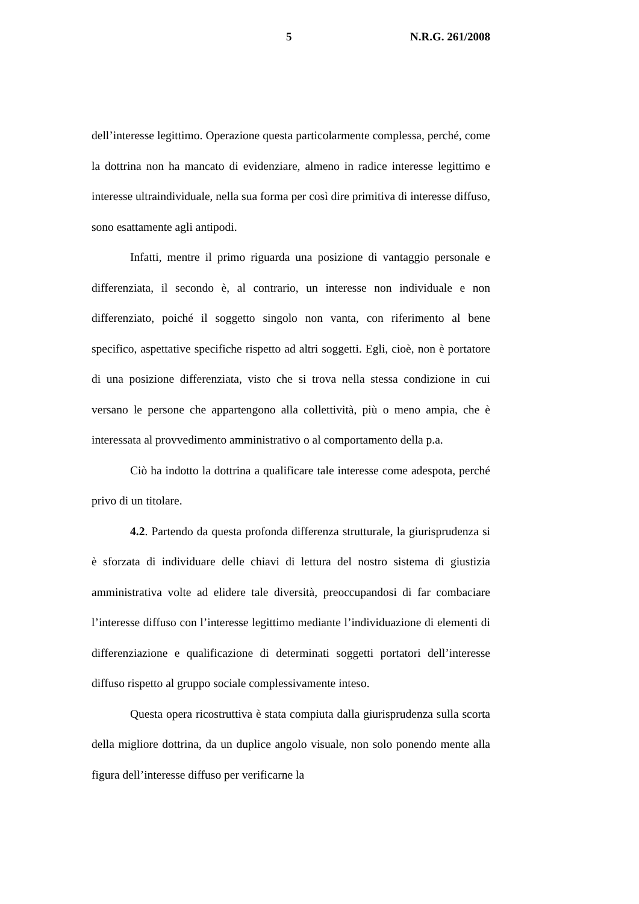5 N.R.G. 261/2008
dell’interesse legittimo. Operazione questa particolarmente complessa, perché, come la dottrina non ha mancato di evidenziare, almeno in radice interesse legittimo e interesse ultraindividuale, nella sua forma per così dire primitiva di interesse diffuso, sono esattamente agli antipodi.
Infatti, mentre il primo riguarda una posizione di vantaggio personale e differenziata, il secondo è, al contrario, un interesse non individuale e non differenziato, poiché il soggetto singolo non vanta, con riferimento al bene specifico, aspettative specifiche rispetto ad altri soggetti. Egli, cioè, non è portatore di una posizione differenziata, visto che si trova nella stessa condizione in cui versano le persone che appartengono alla collettività, più o meno ampia, che è interessata al provvedimento amministrativo o al comportamento della p.a.
Ciò ha indotto la dottrina a qualificare tale interesse come adespota, perché privo di un titolare.
4.2. Partendo da questa profonda differenza strutturale, la giurisprudenza si è sforzata di individuare delle chiavi di lettura del nostro sistema di giustizia amministrativa volte ad elidere tale diversità, preoccupandosi di far combaciare l’interesse diffuso con l’interesse legittimo mediante l’individuazione di elementi di differenziazione e qualificazione di determinati soggetti portatori dell’interesse diffuso rispetto al gruppo sociale complessivamente inteso.
Questa opera ricostruttiva è stata compiuta dalla giurisprudenza sulla scorta della migliore dottrina, da un duplice angolo visuale, non solo ponendo mente alla figura dell’interesse diffuso per verificarne la